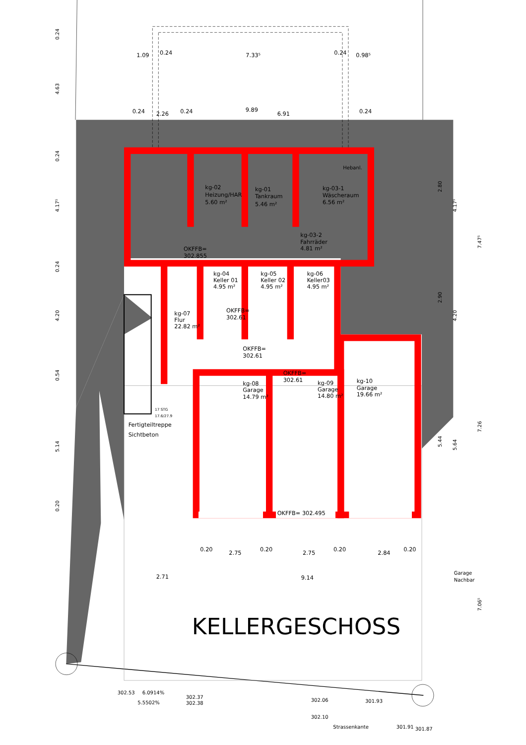1.09
0.24
7.33⁵
0.24
0.98⁵
0.24
2.26
0.24
9.89
6.91
0.24
kg-02
Heizung/HAR
5.60 m²
kg-01
Tankraum
5.46 m²
Hebanl.
kg-03-1
Wäscheraum
6.56 m²
kg-03-2
Fahrräder
4.81 m²
OKFFB=
302.855
kg-04
Keller 01
4.95 m²
kg-05
Keller 02
4.95 m²
kg-06
Keller03
4.95 m²
kg-07
Flur
22.82 m²
OKFFB=
302.61
OKFFB=
302.61
OKFFB=
302.61
kg-08
Garage
14.79 m²
kg-09
Garage
14.80 m²
kg-10
Garage
19.66 m²
17 STG
17.6/27.9
Fertigteiltreppe
Sichtbeton
OKFFB= 302.495
0.20
2.75
0.20
2.75
0.20
2.84
0.20
2.71
9.14
Garage
Nachbar
KELLERGESCHOSS
302.53
6.0914%
302.37
302.38
5.5502%
302.06
301.93
302.10
Strassenkante
301.91
301.87
0.24
4.63
0.24
4.17⁵
0.24
4.20
0.54
5.14
0.20
2.80
2.90
5.44
4.17⁵
4.20
5.64
7.47⁵
7.26
7.06⁵